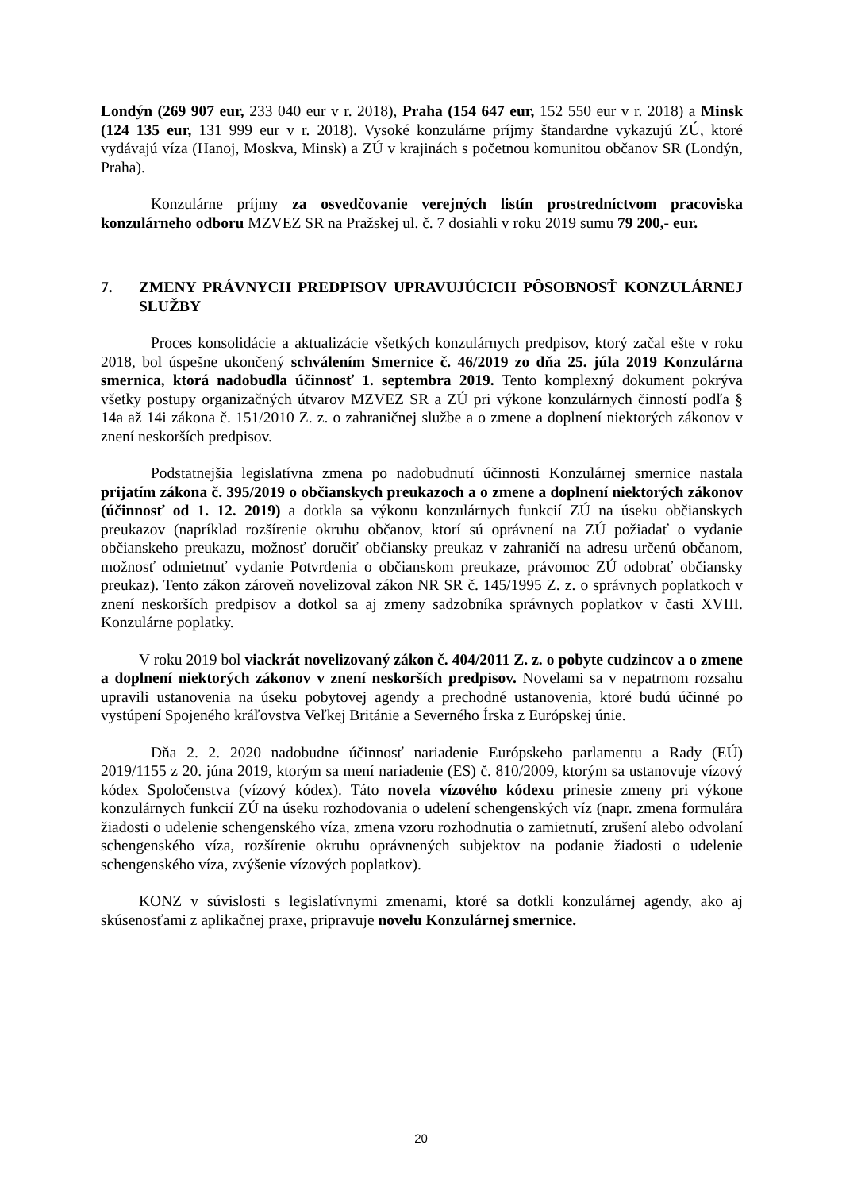Londýn (269 907 eur, 233 040 eur v r. 2018), Praha (154 647 eur, 152 550 eur v r. 2018) a Minsk (124 135 eur, 131 999 eur v r. 2018). Vysoké konzulárne príjmy štandardne vykazujú ZÚ, ktoré vydávajú víza (Hanoj, Moskva, Minsk) a ZÚ v krajinách s početnou komunitou občanov SR (Londýn, Praha).
Konzulárne príjmy za osvedčovanie verejných listín prostredníctvom pracoviska konzulárneho odboru MZVEZ SR na Pražskej ul. č. 7 dosiahli v roku 2019 sumu 79 200,- eur.
7. ZMENY PRÁVNYCH PREDPISOV UPRAVUJÚCICH PÔSOBNOSŤ KONZULÁRNEJ SLUŽBY
Proces konsolidácie a aktualizácie všetkých konzulárnych predpisov, ktorý začal ešte v roku 2018, bol úspešne ukončený schválením Smernice č. 46/2019 zo dňa 25. júla 2019 Konzulárna smernica, ktorá nadobudla účinnosť 1. septembra 2019. Tento komplexný dokument pokrýva všetky postupy organizačných útvarov MZVEZ SR a ZÚ pri výkone konzulárnych činností podľa § 14a až 14i zákona č. 151/2010 Z. z. o zahraničnej službe a o zmene a doplnení niektorých zákonov v znení neskorších predpisov.
Podstatnejšia legislatívna zmena po nadobudnutí účinnosti Konzulárnej smernice nastala prijatím zákona č. 395/2019 o občianskych preukazoch a o zmene a doplnení niektorých zákonov (účinnosť od 1. 12. 2019) a dotkla sa výkonu konzulárnych funkcií ZÚ na úseku občianskych preukazov (napríklad rozšírenie okruhu občanov, ktorí sú oprávnení na ZÚ požiadať o vydanie občianskeho preukazu, možnosť doručiť občiansky preukaz v zahraničí na adresu určenú občanom, možnosť odmietnuť vydanie Potvrdenia o občianskom preukaze, právomoc ZÚ odobrať občiansky preukaz). Tento zákon zároveň novelizoval zákon NR SR č. 145/1995 Z. z. o správnych poplatkoch v znení neskorších predpisov a dotkol sa aj zmeny sadzobníka správnych poplatkov v časti XVIII. Konzulárne poplatky.
V roku 2019 bol viackrát novelizovaný zákon č. 404/2011 Z. z. o pobyte cudzincov a o zmene a doplnení niektorých zákonov v znení neskorších predpisov. Novelami sa v nepatrnom rozsahu upravili ustanovenia na úseku pobytovej agendy a prechodné ustanovenia, ktoré budú účinné po vystúpení Spojeného kráľovstva Veľkej Británie a Severného Írska z Európskej únie.
Dňa 2. 2. 2020 nadobudne účinnosť nariadenie Európskeho parlamentu a Rady (EÚ) 2019/1155 z 20. júna 2019, ktorým sa mení nariadenie (ES) č. 810/2009, ktorým sa ustanovuje vízový kódex Spoločenstva (vízový kódex). Táto novela vízového kódexu prinesie zmeny pri výkone konzulárnych funkcií ZÚ na úseku rozhodovania o udelení schengenských víz (napr. zmena formulára žiadosti o udelenie schengenského víza, zmena vzoru rozhodnutia o zamietnutí, zrušení alebo odvolaní schengenského víza, rozšírenie okruhu oprávnených subjektov na podanie žiadosti o udelenie schengenského víza, zvýšenie vízových poplatkov).
KONZ v súvislosti s legislatívnymi zmenami, ktoré sa dotkli konzulárnej agendy, ako aj skúsenosťami z aplikačnej praxe, pripravuje novelu Konzulárnej smernice.
20